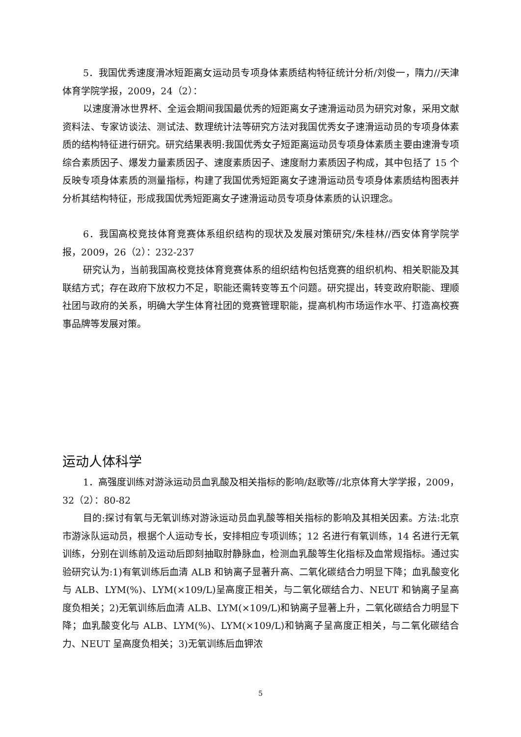5．我国优秀速度滑冰短距离女运动员专项身体素质结构特征统计分析/刘俊一，隋力//天津体育学院学报，2009，24（2）：
以速度滑冰世界杯、全运会期间我国最优秀的短距离女子速滑运动员为研究对象，采用文献资料法、专家访谈法、测试法、数理统计法等研究方法对我国优秀女子速滑运动员的专项身体素质的结构特征进行研究。研究结果表明:我国优秀女子短距离运动员专项身体素质主要由速滑专项综合素质因子、爆发力量素质因子、速度素质因子、速度耐力素质因子构成，其中包括了 15 个反映专项身体素质的测量指标，构建了我国优秀短距离女子速滑运动员专项身体素质结构图表并分析其结构特征，形成我国优秀短距离女子速滑运动员专项身体素质的认识理念。
6．我国高校竞技体育竞赛体系组织结构的现状及发展对策研究/朱桂林//西安体育学院学报，2009，26（2）：232-237
研究认为，当前我国高校竞技体育竞赛体系的组织结构包括竞赛的组织机构、相关职能及其联结方式；存在政府下放权力不足，职能还需转变等五个问题。研究提出，转变政府职能、理顺社团与政府的关系，明确大学生体育社团的竞赛管理职能，提高机构市场运作水平、打造高校赛事品牌等发展对策。
运动人体科学
1．高强度训练对游泳运动员血乳酸及相关指标的影响/赵歌等//北京体育大学学报，2009，32（2）：80-82
目的:探讨有氧与无氧训练对游泳运动员血乳酸等相关指标的影响及其相关因素。方法:北京市游泳队运动员，根据个人运动专长，安排相应专项训练；12 名进行有氧训练，14 名进行无氧训练，分别在训练前及运动后即刻抽取肘静脉血，检测血乳酸等生化指标及血常规指标。通过实验研究认为:1)有氧训练后血清 ALB 和钠离子显著升高、二氧化碳结合力明显下降；血乳酸变化与 ALB、LYM(%)、LYM(×109/L)呈高度正相关，与二氧化碳结合力、NEUT 和钠离子呈高度负相关；2)无氧训练后血清 ALB、LYM(×109/L)和钠离子显著上升，二氧化碳结合力明显下降；血乳酸变化与 ALB、LYM(%)、LYM(×109/L)和钠离子呈高度正相关，与二氧化碳结合力、NEUT 呈高度负相关；3)无氧训练后血钾浓
5